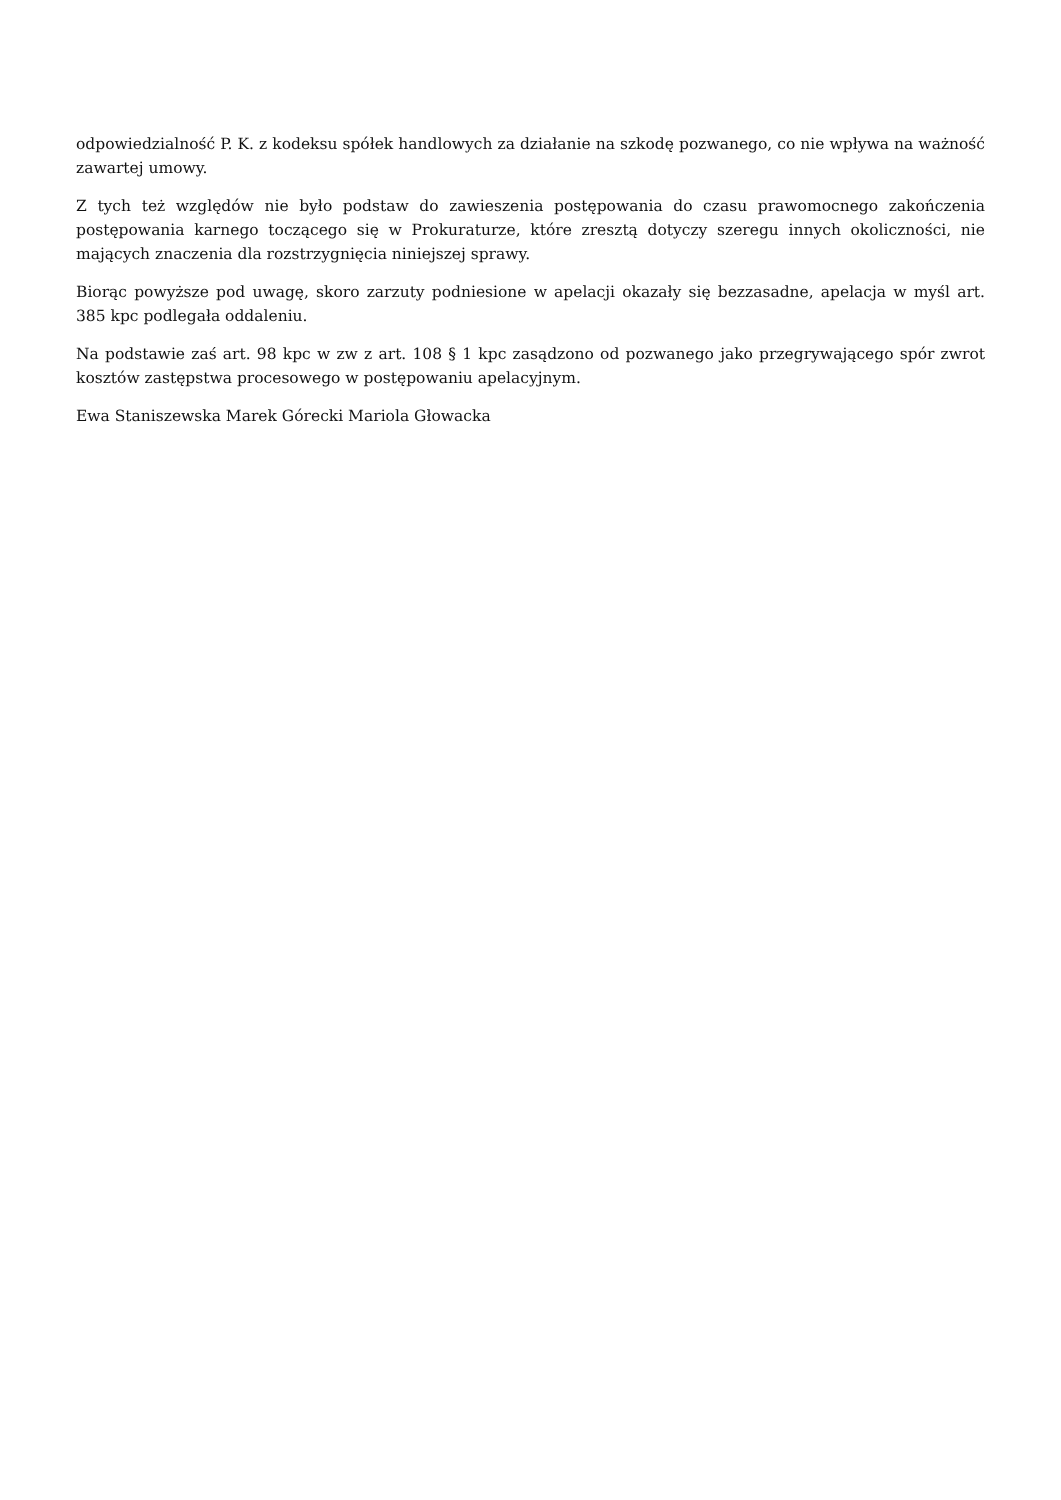odpowiedzialność P. K. z kodeksu spółek handlowych za działanie na szkodę pozwanego, co nie wpływa na ważność zawartej umowy.
Z tych też względów nie było podstaw do zawieszenia postępowania do czasu prawomocnego zakończenia postępowania karnego toczącego się w Prokuraturze, które zresztą dotyczy szeregu innych okoliczności, nie mających znaczenia dla rozstrzygnięcia niniejszej sprawy.
Biorąc powyższe pod uwagę, skoro zarzuty podniesione w apelacji okazały się bezzasadne, apelacja w myśl art. 385 kpc podlegała oddaleniu.
Na podstawie zaś art. 98 kpc w zw z art. 108 § 1 kpc zasądzono od pozwanego jako przegrywającego spór zwrot kosztów zastępstwa procesowego w postępowaniu apelacyjnym.
Ewa Staniszewska Marek Górecki Mariola Głowacka